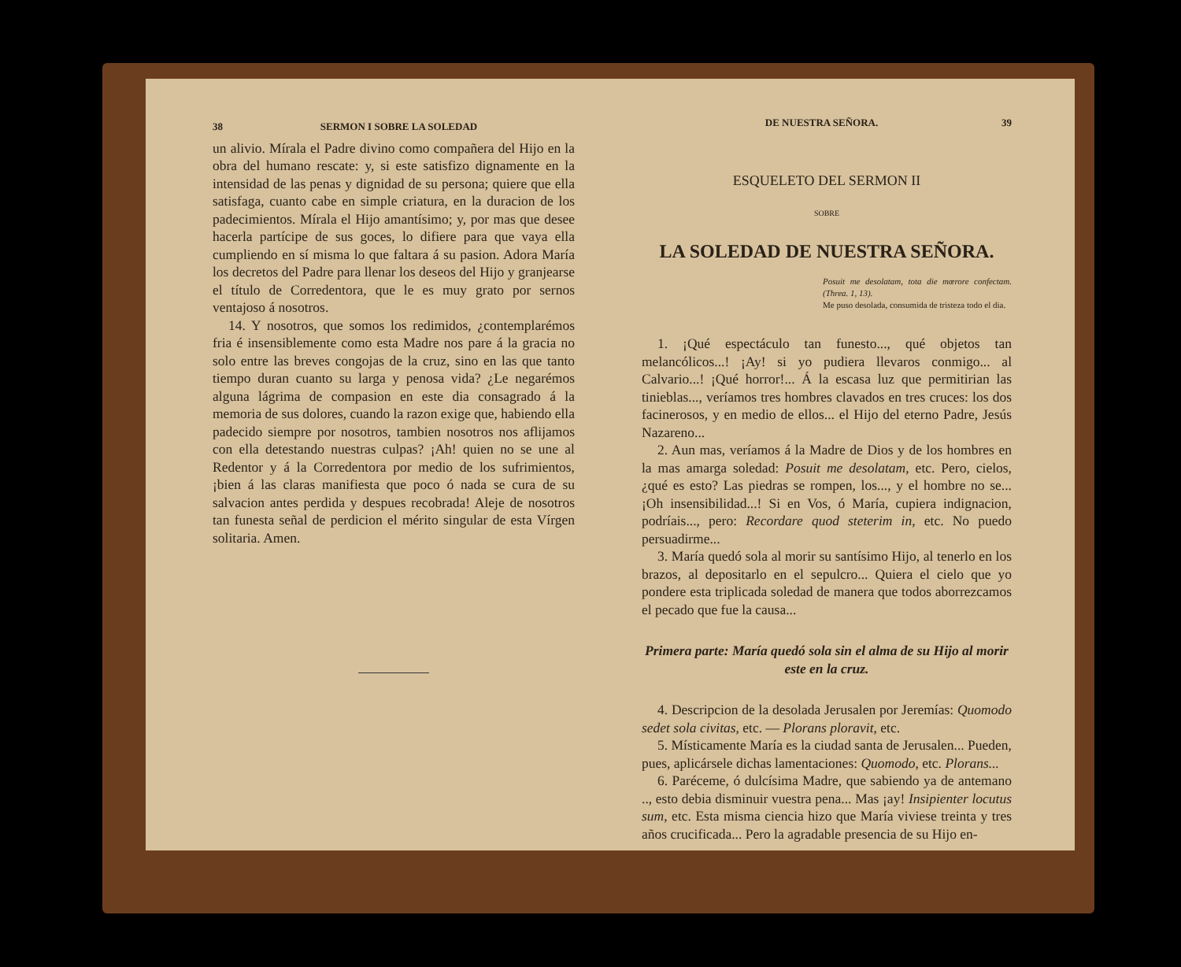38 SERMON I SOBRE LA SOLEDAD
un alivio. Mírala el Padre divino como compañera del Hijo en la obra del humano rescate: y, si este satisfizo dignamente en la intensidad de las penas y dignidad de su persona; quiere que ella satisfaga, cuanto cabe en simple criatura, en la duracion de los padecimientos. Mírala el Hijo amantísimo; y, por mas que desee hacerla partícipe de sus goces, lo difiere para que vaya ella cumpliendo en sí misma lo que faltara á su pasion. Adora María los decretos del Padre para llenar los deseos del Hijo y granjearse el título de Corredentora, que le es muy grato por sernos ventajoso á nosotros.
14. Y nosotros, que somos los redimidos, ¿contemplarémos fria é insensiblemente como esta Madre nos pare á la gracia no solo entre las breves congojas de la cruz, sino en las que tanto tiempo duran cuanto su larga y penosa vida? ¿Le negarémos alguna lágrima de compasion en este dia consagrado á la memoria de sus dolores, cuando la razon exige que, habiendo ella padecido siempre por nosotros, tambien nosotros nos aflijamos con ella detestando nuestras culpas? ¡Ah! quien no se une al Redentor y á la Corredentora por medio de los sufrimientos, ¡bien á las claras manifiesta que poco ó nada se cura de su salvacion antes perdida y despues recobrada! Aleje de nosotros tan funesta señal de perdicion el mérito singular de esta Vírgen solitaria. Amen.
DE NUESTRA SEÑORA. 39
ESQUELETO DEL SERMON II
SOBRE
LA SOLEDAD DE NUESTRA SEÑORA.
Posuit me desolatam, tota die mœrore confectam. (Threa. 1, 13).
Me puso desolada, consumida de tristeza todo el dia.
1. ¡Qué espectáculo tan funesto..., qué objetos tan melancólicos...! ¡Ay! si yo pudiera llevaros conmigo... al Calvario...! ¡Qué horror!... Á la escasa luz que permitirian las tinieblas..., veríamos tres hombres clavados en tres cruces: los dos facinerosos, y en medio de ellos... el Hijo del eterno Padre, Jesús Nazareno...
2. Aun mas, veríamos á la Madre de Dios y de los hombres en la mas amarga soledad: Posuit me desolatam, etc. Pero, cielos, ¿qué es esto? Las piedras se rompen, los..., y el hombre no se... ¡Oh insensibilidad...! Si en Vos, ó María, cupiera indignacion, podríais..., pero: Recordare quod steterim in, etc. No puedo persuadirme...
3. María quedó sola al morir su santísimo Hijo, al tenerlo en los brazos, al depositarlo en el sepulcro... Quiera el cielo que yo pondere esta triplicada soledad de manera que todos aborrezcamos el pecado que fue la causa...
Primera parte: María quedó sola sin el alma de su Hijo al morir este en la cruz.
4. Descripcion de la desolada Jerusalen por Jeremías: Quomodo sedet sola civitas, etc. — Plorans ploravit, etc.
5. Místicamente María es la ciudad santa de Jerusalen... Pueden, pues, aplicársele dichas lamentaciones: Quomodo, etc. Plorans...
6. Paréceme, ó dulcísima Madre, que sabiendo ya de antemano .., esto debia disminuir vuestra pena... Mas ¡ay! Insipienter locutus sum, etc. Esta misma ciencia hizo que María viviese treinta y tres años crucificada... Pero la agradable presencia de su Hijo en-